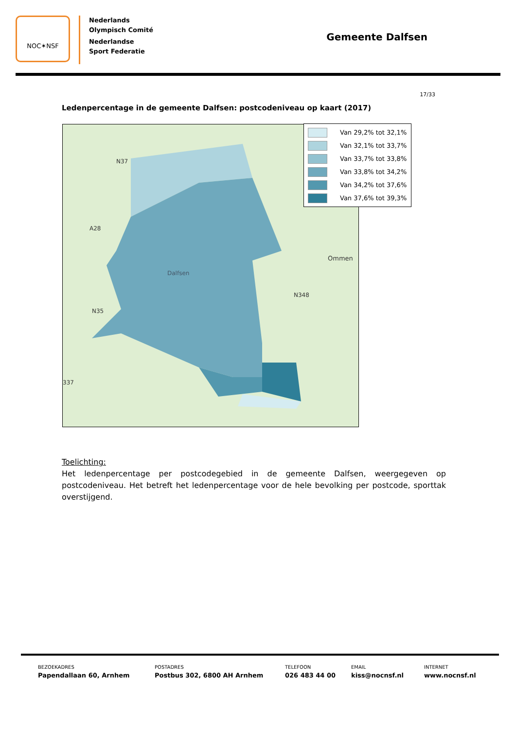NOC✶NSF
Nederlands
Olympisch Comité
Nederlandse
Sport Federatie
Gemeente Dalfsen
17/33
Ledenpercentage in de gemeente Dalfsen: postcodeniveau op kaart (2017)
Ommen
N348
A28
N35
N37
Dalfsen
337
Van 29,2% tot 32,1%
Van 32,1% tot 33,7%
Van 33,7% tot 33,8%
Van 33,8% tot 34,2%
Van 34,2% tot 37,6%
Van 37,6% tot 39,3%
Toelichting:
Het ledenpercentage per postcodegebied in de gemeente Dalfsen, weergegeven op postcodeniveau. Het betreft het ledenpercentage voor de hele bevolking per postcode, sporttak overstijgend.
BEZOEKADRES
Papendallaan 60, Arnhem
POSTADRES
Postbus 302, 6800 AH Arnhem
TELEFOON
026 483 44 00
EMAIL
kiss@nocnsf.nl
INTERNET
www.nocnsf.nl